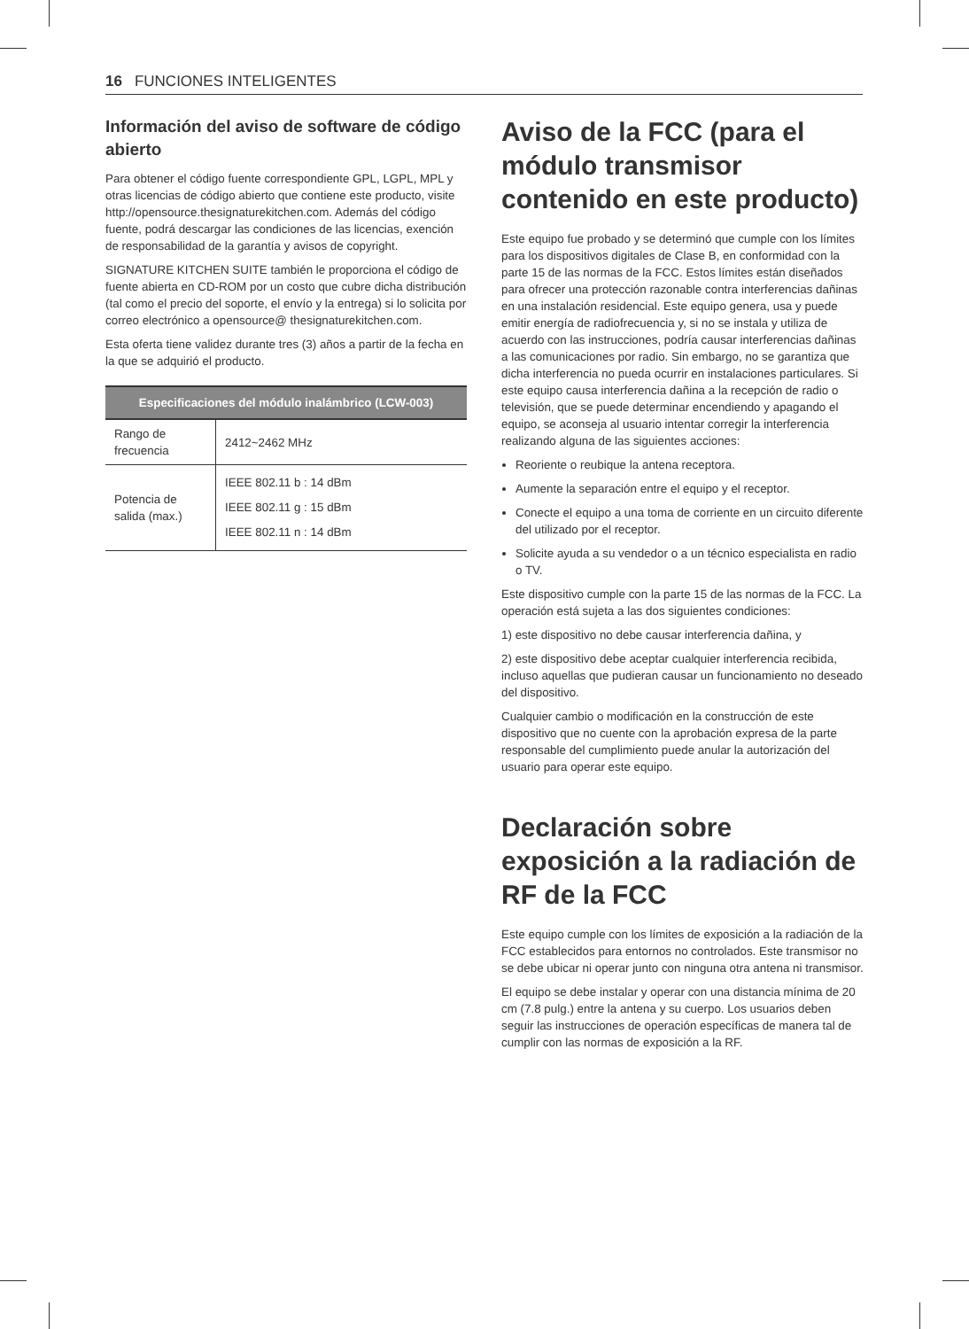16 FUNCIONES INTELIGENTES
Información del aviso de software de código abierto
Para obtener el código fuente correspondiente GPL, LGPL, MPL y otras licencias de código abierto que contiene este producto, visite http://opensource.thesignaturekitchen.com. Además del código fuente, podrá descargar las condiciones de las licencias, exención de responsabilidad de la garantía y avisos de copyright.
SIGNATURE KITCHEN SUITE también le proporciona el código de fuente abierta en CD-ROM por un costo que cubre dicha distribución (tal como el precio del soporte, el envío y la entrega) si lo solicita por correo electrónico a opensource@ thesignaturekitchen.com.
Esta oferta tiene validez durante tres (3) años a partir de la fecha en la que se adquirió el producto.
| Especificaciones del módulo inalámbrico (LCW-003) | |
| --- | --- |
| Rango de frecuencia | 2412~2462 MHz |
| Potencia de salida (max.) | IEEE 802.11 b : 14 dBm IEEE 802.11 g : 15 dBm IEEE 802.11 n : 14 dBm |
Aviso de la FCC (para el módulo transmisor contenido en este producto)
Este equipo fue probado y se determinó que cumple con los límites para los dispositivos digitales de Clase B, en conformidad con la parte 15 de las normas de la FCC. Estos límites están diseñados para ofrecer una protección razonable contra interferencias dañinas en una instalación residencial. Este equipo genera, usa y puede emitir energía de radiofrecuencia y, si no se instala y utiliza de acuerdo con las instrucciones, podría causar interferencias dañinas a las comunicaciones por radio. Sin embargo, no se garantiza que dicha interferencia no pueda ocurrir en instalaciones particulares. Si este equipo causa interferencia dañina a la recepción de radio o televisión, que se puede determinar encendiendo y apagando el equipo, se aconseja al usuario intentar corregir la interferencia realizando alguna de las siguientes acciones:
Reoriente o reubique la antena receptora.
Aumente la separación entre el equipo y el receptor.
Conecte el equipo a una toma de corriente en un circuito diferente del utilizado por el receptor.
Solicite ayuda a su vendedor o a un técnico especialista en radio o TV.
Este dispositivo cumple con la parte 15 de las normas de la FCC. La operación está sujeta a las dos siguientes condiciones:
1) este dispositivo no debe causar interferencia dañina, y
2) este dispositivo debe aceptar cualquier interferencia recibida, incluso aquellas que pudieran causar un funcionamiento no deseado del dispositivo.
Cualquier cambio o modificación en la construcción de este dispositivo que no cuente con la aprobación expresa de la parte responsable del cumplimiento puede anular la autorización del usuario para operar este equipo.
Declaración sobre exposición a la radiación de RF de la FCC
Este equipo cumple con los límites de exposición a la radiación de la FCC establecidos para entornos no controlados. Este transmisor no se debe ubicar ni operar junto con ninguna otra antena ni transmisor.
El equipo se debe instalar y operar con una distancia mínima de 20 cm (7.8 pulg.) entre la antena y su cuerpo. Los usuarios deben seguir las instrucciones de operación específicas de manera tal de cumplir con las normas de exposición a la RF.